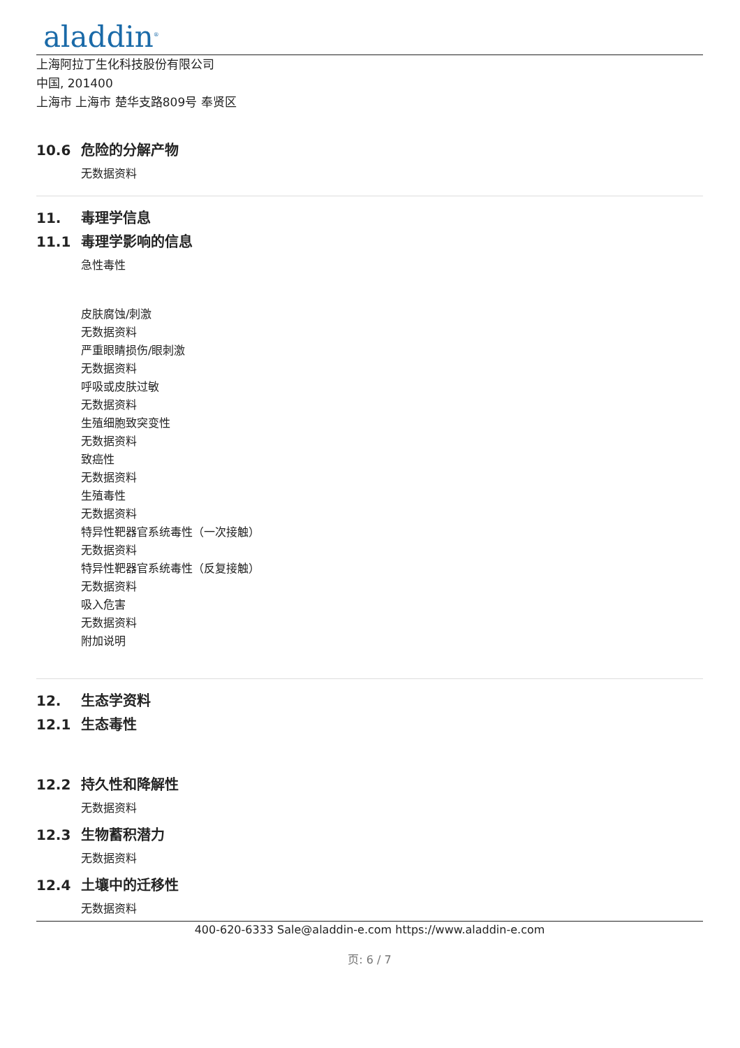aladdin<sup>®</sup>
上海阿拉丁生化科技股份有限公司
中国, 201400
上海市 上海市 楚华支路809号 奉贤区
10.6 危险的分解产物
无数据资料
11. 毒理学信息
11.1 毒理学影响的信息
急性毒性
皮肤腐蚀/刺激
无数据资料
严重眼睛损伤/眼刺激
无数据资料
呼吸或皮肤过敏
无数据资料
生殖细胞致突变性
无数据资料
致癌性
无数据资料
生殖毒性
无数据资料
特异性靶器官系统毒性（一次接触）
无数据资料
特异性靶器官系统毒性（反复接触）
无数据资料
吸入危害
无数据资料
附加说明
12. 生态学资料
12.1 生态毒性
12.2 持久性和降解性
无数据资料
12.3 生物蓄积潜力
无数据资料
12.4 土壤中的迁移性
无数据资料
400-620-6333 Sale@aladdin-e.com https://www.aladdin-e.com
页: 6 / 7